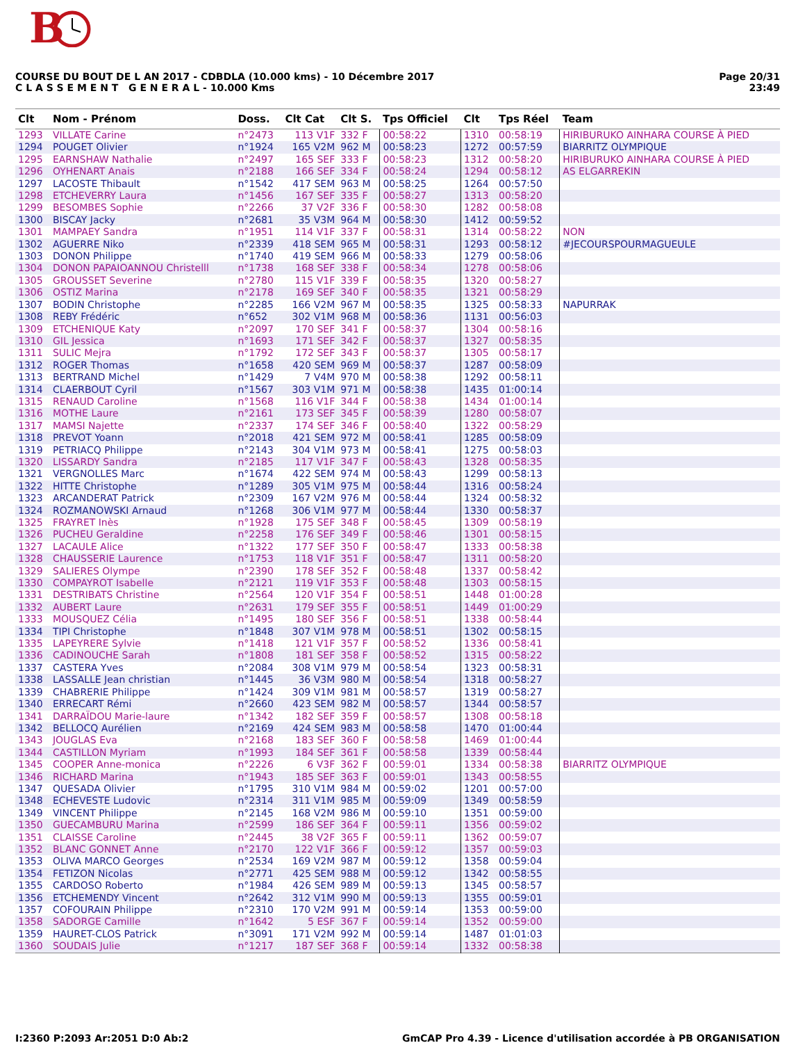B
COURSE DU BOUT DE L AN 2017 - CDBDLA (10.000 kms) - 10 Décembre 2017
C L A S S E M E N T G E N E R A L - 10.000 Kms
Page 20/31
23:49
| Clt | Nom - Prénom | Doss. | Clt Cat | Clt S. | Tps Officiel | Clt | Tps Réel | Team |
| --- | --- | --- | --- | --- | --- | --- | --- | --- |
| 1293 | VILLATE Carine | n°2473 | 113 V1F | 332 F | 00:58:22 | 1310 | 00:58:19 | HIRIBURUKO AINHARA COURSE À PIED |
| 1294 | POUGET Olivier | n°1924 | 165 V2M | 962 M | 00:58:23 | 1272 | 00:57:59 | BIARRITZ OLYMPIQUE |
| 1295 | EARNSHAW Nathalie | n°2497 | 165 SEF | 333 F | 00:58:23 | 1312 | 00:58:20 | HIRIBURUKO AINHARA COURSE À PIED |
| 1296 | OYHENART Anais | n°2188 | 166 SEF | 334 F | 00:58:24 | 1294 | 00:58:12 | AS ELGARREKIN |
| 1297 | LACOSTE Thibault | n°1542 | 417 SEM | 963 M | 00:58:25 | 1264 | 00:57:50 | |
| 1298 | ETCHEVERRY Laura | n°1456 | 167 SEF | 335 F | 00:58:27 | 1313 | 00:58:20 | |
| 1299 | BESOMBES Sophie | n°2266 | 37 V2F | 336 F | 00:58:30 | 1282 | 00:58:08 | |
| 1300 | BISCAY Jacky | n°2681 | 35 V3M | 964 M | 00:58:30 | 1412 | 00:59:52 | |
| 1301 | MAMPAEY Sandra | n°1951 | 114 V1F | 337 F | 00:58:31 | 1314 | 00:58:22 | NON |
| 1302 | AGUERRE Niko | n°2339 | 418 SEM | 965 M | 00:58:31 | 1293 | 00:58:12 | #JECOURSPOURMAGUEULE |
| 1303 | DONON Philippe | n°1740 | 419 SEM | 966 M | 00:58:33 | 1279 | 00:58:06 | |
| 1304 | DONON PAPAIOANNOU Christelll | n°1738 | 168 SEF | 338 F | 00:58:34 | 1278 | 00:58:06 | |
| 1305 | GROUSSET Severine | n°2780 | 115 V1F | 339 F | 00:58:35 | 1320 | 00:58:27 | |
| 1306 | OSTIZ Marina | n°2178 | 169 SEF | 340 F | 00:58:35 | 1321 | 00:58:29 | |
| 1307 | BODIN Christophe | n°2285 | 166 V2M | 967 M | 00:58:35 | 1325 | 00:58:33 | NAPURRAK |
| 1308 | REBY Frédéric | n°652 | 302 V1M | 968 M | 00:58:36 | 1131 | 00:56:03 | |
| 1309 | ETCHENIQUE Katy | n°2097 | 170 SEF | 341 F | 00:58:37 | 1304 | 00:58:16 | |
| 1310 | GIL Jessica | n°1693 | 171 SEF | 342 F | 00:58:37 | 1327 | 00:58:35 | |
| 1311 | SULIC Mejra | n°1792 | 172 SEF | 343 F | 00:58:37 | 1305 | 00:58:17 | |
| 1312 | ROGER Thomas | n°1658 | 420 SEM | 969 M | 00:58:37 | 1287 | 00:58:09 | |
| 1313 | BERTRAND Michel | n°1429 | 7 V4M | 970 M | 00:58:38 | 1292 | 00:58:11 | |
| 1314 | CLAERBOUT Cyril | n°1567 | 303 V1M | 971 M | 00:58:38 | 1435 | 01:00:14 | |
| 1315 | RENAUD Caroline | n°1568 | 116 V1F | 344 F | 00:58:38 | 1434 | 01:00:14 | |
| 1316 | MOTHE Laure | n°2161 | 173 SEF | 345 F | 00:58:39 | 1280 | 00:58:07 | |
| 1317 | MAMSI Najette | n°2337 | 174 SEF | 346 F | 00:58:40 | 1322 | 00:58:29 | |
| 1318 | PREVOT Yoann | n°2018 | 421 SEM | 972 M | 00:58:41 | 1285 | 00:58:09 | |
| 1319 | PETRIACQ Philippe | n°2143 | 304 V1M | 973 M | 00:58:41 | 1275 | 00:58:03 | |
| 1320 | LISSARDY Sandra | n°2185 | 117 V1F | 347 F | 00:58:43 | 1328 | 00:58:35 | |
| 1321 | VERGNOLLES Marc | n°1674 | 422 SEM | 974 M | 00:58:43 | 1299 | 00:58:13 | |
| 1322 | HITTE Christophe | n°1289 | 305 V1M | 975 M | 00:58:44 | 1316 | 00:58:24 | |
| 1323 | ARCANDERAT Patrick | n°2309 | 167 V2M | 976 M | 00:58:44 | 1324 | 00:58:32 | |
| 1324 | ROZMANOWSKI Arnaud | n°1268 | 306 V1M | 977 M | 00:58:44 | 1330 | 00:58:37 | |
| 1325 | FRAYRET Inès | n°1928 | 175 SEF | 348 F | 00:58:45 | 1309 | 00:58:19 | |
| 1326 | PUCHEU Geraldine | n°2258 | 176 SEF | 349 F | 00:58:46 | 1301 | 00:58:15 | |
| 1327 | LACAULE Alice | n°1322 | 177 SEF | 350 F | 00:58:47 | 1333 | 00:58:38 | |
| 1328 | CHAUSSERIE Laurence | n°1753 | 118 V1F | 351 F | 00:58:47 | 1311 | 00:58:20 | |
| 1329 | SALIERES Olympe | n°2390 | 178 SEF | 352 F | 00:58:48 | 1337 | 00:58:42 | |
| 1330 | COMPAYROT Isabelle | n°2121 | 119 V1F | 353 F | 00:58:48 | 1303 | 00:58:15 | |
| 1331 | DESTRIBATS Christine | n°2564 | 120 V1F | 354 F | 00:58:51 | 1448 | 01:00:28 | |
| 1332 | AUBERT Laure | n°2631 | 179 SEF | 355 F | 00:58:51 | 1449 | 01:00:29 | |
| 1333 | MOUSQUEZ Célia | n°1495 | 180 SEF | 356 F | 00:58:51 | 1338 | 00:58:44 | |
| 1334 | TIPI Christophe | n°1848 | 307 V1M | 978 M | 00:58:51 | 1302 | 00:58:15 | |
| 1335 | LAPEYRERE Sylvie | n°1418 | 121 V1F | 357 F | 00:58:52 | 1336 | 00:58:41 | |
| 1336 | CADINOUCHE Sarah | n°1808 | 181 SEF | 358 F | 00:58:52 | 1315 | 00:58:22 | |
| 1337 | CASTERA Yves | n°2084 | 308 V1M | 979 M | 00:58:54 | 1323 | 00:58:31 | |
| 1338 | LASSALLE Jean christian | n°1445 | 36 V3M | 980 M | 00:58:54 | 1318 | 00:58:27 | |
| 1339 | CHABRERIE Philippe | n°1424 | 309 V1M | 981 M | 00:58:57 | 1319 | 00:58:27 | |
| 1340 | ERRECART Rémi | n°2660 | 423 SEM | 982 M | 00:58:57 | 1344 | 00:58:57 | |
| 1341 | DARRAÏDOU Marie-laure | n°1342 | 182 SEF | 359 F | 00:58:57 | 1308 | 00:58:18 | |
| 1342 | BELLOCQ Aurélien | n°2169 | 424 SEM | 983 M | 00:58:58 | 1470 | 01:00:44 | |
| 1343 | JOUGLAS Eva | n°2168 | 183 SEF | 360 F | 00:58:58 | 1469 | 01:00:44 | |
| 1344 | CASTILLON Myriam | n°1993 | 184 SEF | 361 F | 00:58:58 | 1339 | 00:58:44 | |
| 1345 | COOPER Anne-monica | n°2226 | 6 V3F | 362 F | 00:59:01 | 1334 | 00:58:38 | BIARRITZ OLYMPIQUE |
| 1346 | RICHARD Marina | n°1943 | 185 SEF | 363 F | 00:59:01 | 1343 | 00:58:55 | |
| 1347 | QUESADA Olivier | n°1795 | 310 V1M | 984 M | 00:59:02 | 1201 | 00:57:00 | |
| 1348 | ECHEVESTE Ludovic | n°2314 | 311 V1M | 985 M | 00:59:09 | 1349 | 00:58:59 | |
| 1349 | VINCENT Philippe | n°2145 | 168 V2M | 986 M | 00:59:10 | 1351 | 00:59:00 | |
| 1350 | GUECAMBURU Marina | n°2599 | 186 SEF | 364 F | 00:59:11 | 1356 | 00:59:02 | |
| 1351 | CLAISSE Caroline | n°2445 | 38 V2F | 365 F | 00:59:11 | 1362 | 00:59:07 | |
| 1352 | BLANC GONNET Anne | n°2170 | 122 V1F | 366 F | 00:59:12 | 1357 | 00:59:03 | |
| 1353 | OLIVA MARCO Georges | n°2534 | 169 V2M | 987 M | 00:59:12 | 1358 | 00:59:04 | |
| 1354 | FETIZON Nicolas | n°2771 | 425 SEM | 988 M | 00:59:12 | 1342 | 00:58:55 | |
| 1355 | CARDOSO Roberto | n°1984 | 426 SEM | 989 M | 00:59:13 | 1345 | 00:58:57 | |
| 1356 | ETCHEMENDY Vincent | n°2642 | 312 V1M | 990 M | 00:59:13 | 1355 | 00:59:01 | |
| 1357 | COFOURAIN Philippe | n°2310 | 170 V2M | 991 M | 00:59:14 | 1353 | 00:59:00 | |
| 1358 | SADORGE Camille | n°1642 | 5 ESF | 367 F | 00:59:14 | 1352 | 00:59:00 | |
| 1359 | HAURET-CLOS Patrick | n°3091 | 171 V2M | 992 M | 00:59:14 | 1487 | 01:01:03 | |
| 1360 | SOUDAIS Julie | n°1217 | 187 SEF | 368 F | 00:59:14 | 1332 | 00:58:38 | |
I:2360 P:2093 Ar:2051 D:0 Ab:2 GmCAP Pro 4.39 - Licence d'utilisation accordée à PB ORGANISATION